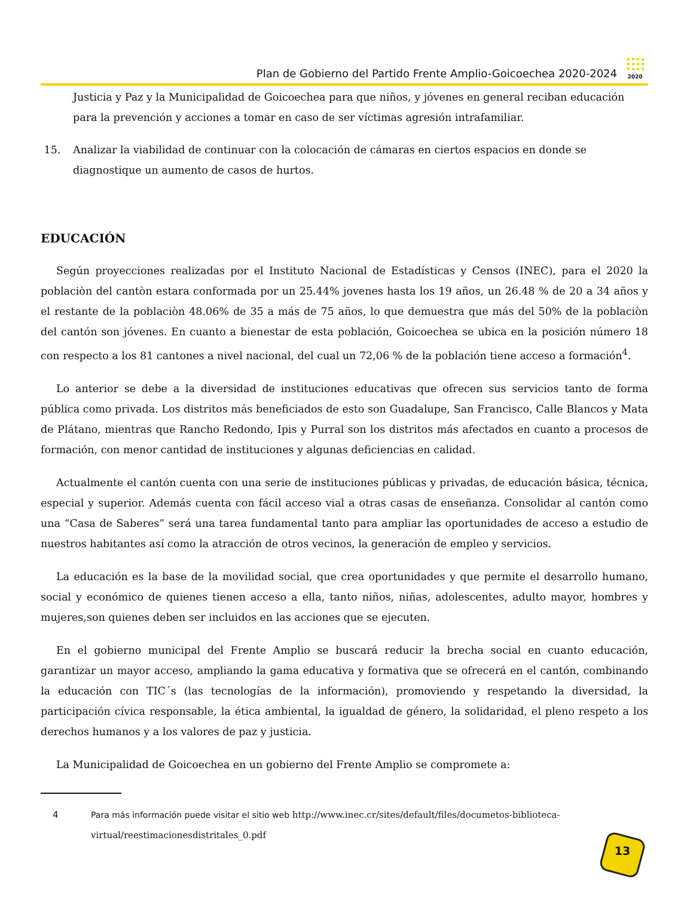Plan de Gobierno del Partido Frente Amplio-Goicoechea 2020-2024
2020
Justicia y Paz y la Municipalidad de Goicoechea para que niños, y jóvenes en general reciban educación para la prevención y acciones a tomar en caso de ser víctimas agresión intrafamiliar.
15. Analizar la viabilidad de continuar con la colocación de cámaras en ciertos espacios en donde se diagnostique un aumento de casos de hurtos.
EDUCACIÓN
Según proyecciones realizadas por el Instituto Nacional de Estadísticas y Censos (INEC), para el 2020 la poblaciòn del cantòn estara conformada por un 25.44% jovenes hasta los 19 años, un 26.48 % de 20 a 34 años y el restante de la poblaciòn 48.06% de 35 a más de 75 años, lo que demuestra que más del 50% de la poblaciòn del cantón son jóvenes. En cuanto a bienestar de esta población, Goicoechea se ubica en la posición número 18 con respecto a los 81 cantones a nivel nacional, del cual un 72,06 % de la población tiene acceso a formación<sup>4</sup>.
Lo anterior se debe a la diversidad de instituciones educativas que ofrecen sus servicios tanto de forma pública como privada. Los distritos más beneficiados de esto son Guadalupe, San Francisco, Calle Blancos y Mata de Plátano, mientras que Rancho Redondo, Ipis y Purral son los distritos más afectados en cuanto a procesos de formación, con menor cantidad de instituciones y algunas deficiencias en calidad.
Actualmente el cantón cuenta con una serie de instituciones públicas y privadas, de educación básica, técnica, especial y superior. Además cuenta con fácil acceso vial a otras casas de enseñanza. Consolidar al cantón como una “Casa de Saberes” será una tarea fundamental tanto para ampliar las oportunidades de acceso a estudio de nuestros habitantes así como la atracción de otros vecinos, la generación de empleo y servicios.
La educación es la base de la movilidad social, que crea oportunidades y que permite el desarrollo humano, social y económico de quienes tienen acceso a ella, tanto niños, niñas, adolescentes, adulto mayor, hombres y mujeres,son quienes deben ser incluidos en las acciones que se ejecuten.
En el gobierno municipal del Frente Amplio se buscará reducir la brecha social en cuanto educación, garantizar un mayor acceso, ampliando la gama educativa y formativa que se ofrecerá en el cantón, combinando la educación con TIC´s (las tecnologías de la información), promoviendo y respetando la diversidad, la participación cívica responsable, la ética ambiental, la igualdad de género, la solidaridad, el pleno respeto a los derechos humanos y a los valores de paz y justicia.
La Municipalidad de Goicoechea en un gobierno del Frente Amplio se compromete a:
4 Para más información puede visitar el sitio web http://www.inec.cr/sites/default/files/documetos-biblioteca-virtual/reestimacionesdistritales_0.pdf
13